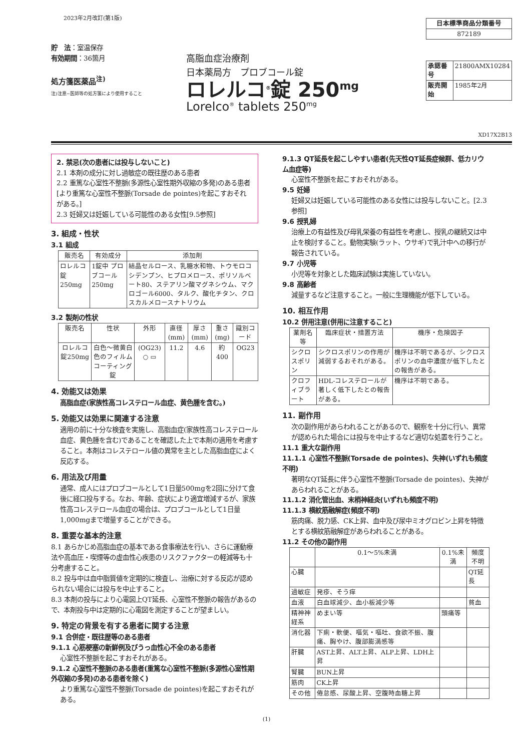2023年2月改訂(第1版)
貯　法：室温保存
有効期間：36箇月
処方箋医薬品<sup>注)</sup>
注)注意−医師等の処方箋により使用すること
高脂血症治療剤
日本薬局方　プロブコール錠
ロレルコ<sup>®</sup>錠 250<sup>mg</sup>
Lorelco<sup>®</sup> tablets 250<sup>mg</sup>
| 日本標準商品分類番号 |
| 872189 |
| 承認番号 | 21800AMX10284 |
| 販売開始 | 1985年2月 |
XD17X2B13
2. 禁忌(次の患者には投与しないこと)
2.1 本剤の成分に対し過敏症の既往歴のある患者
2.2 重篤な心室性不整脈(多源性心室性期外収縮の多発)のある患者[より重篤な心室性不整脈(Torsade de pointes)を起こすおそれがある。]
2.3 妊婦又は妊娠している可能性のある女性[9.5参照]
3. 組成・性状
3.1 組成
| 販売名 | 有効成分 | 添加剤 |
| --- | --- | --- |
| ロレルコ錠250mg | 1錠中 プロブコール 250mg | 結晶セルロース、乳糖水和物、トウモロコシデンプン、ヒプロメロース、ポリソルベート80、ステアリン酸マグネシウム、マクロゴール6000、タルク、酸化チタン、クロスカルメロースナトリウム |
3.2 製剤の性状
| 販売名 | 性状 | 外形 | 直径(mm) | 厚さ(mm) | 重さ(mg) | 識別コード |
| --- | --- | --- | --- | --- | --- | --- |
| ロレルコ錠250mg | 白色〜微黄白色のフィルムコーティング錠 | (OG23) ○ ▭ | 11.2 | 4.6 | 約400 | OG23 |
4. 効能又は効果
高脂血症(家族性高コレステロール血症、黄色腫を含む。)
5. 効能又は効果に関連する注意
適用の前に十分な検査を実施し、高脂血症(家族性高コレステロール血症、黄色腫を含む)であることを確認した上で本剤の適用を考慮すること。本剤はコレステロール値の異常を主とした高脂血症によく反応する。
6. 用法及び用量
通常、成人にはプロブコールとして1日量500mgを2回に分けて食後に経口投与する。なお、年齢、症状により適宜増減するが、家族性高コレステロール血症の場合は、プロブコールとして1日量1,000mgまで増量することができる。
8. 重要な基本的注意
8.1 あらかじめ高脂血症の基本である食事療法を行い、さらに運動療法や高血圧・喫煙等の虚血性心疾患のリスクファクターの軽減等も十分考慮すること。
8.2 投与中は血中脂質値を定期的に検査し、治療に対する反応が認められない場合には投与を中止すること。
8.3 本剤の投与により心電図上QT延長、心室性不整脈の報告があるので、本剤投与中は定期的に心電図を測定することが望ましい。
9. 特定の背景を有する患者に関する注意
9.1 合併症・既往歴等のある患者
9.1.1 心筋梗塞の新鮮例及びうっ血性心不全のある患者
心室性不整脈を起こすおそれがある。
9.1.2 心室性不整脈のある患者(重篤な心室性不整脈(多源性心室性期外収縮の多発)のある患者を除く)
より重篤な心室性不整脈(Torsade de pointes)を起こすおそれがある。
9.1.3 QT延長を起こしやすい患者(先天性QT延長症候群、低カリウム血症等)
心室性不整脈を起こすおそれがある。
9.5 妊婦
妊婦又は妊娠している可能性のある女性には投与しないこと。[2.3参照]
9.6 授乳婦
治療上の有益性及び母乳栄養の有益性を考慮し、授乳の継続又は中止を検討すること。動物実験(ラット、ウサギ)で乳汁中への移行が報告されている。
9.7 小児等
小児等を対象とした臨床試験は実施していない。
9.8 高齢者
減量するなど注意すること。一般に生理機能が低下している。
10. 相互作用
10.2 併用注意(併用に注意すること)
| 薬剤名等 | 臨床症状・措置方法 | 機序・危険因子 |
| --- | --- | --- |
| シクロスポリン | シクロスポリンの作用が減弱するおそれがある。 | 機序は不明であるが、シクロスポリンの血中濃度が低下したとの報告がある。 |
| クロフィブラート | HDL-コレステロールが著しく低下したとの報告がある。 | 機序は不明である。 |
11. 副作用
次の副作用があらわれることがあるので、観察を十分に行い、異常が認められた場合には投与を中止するなど適切な処置を行うこと。
11.1 重大な副作用
11.1.1 心室性不整脈(Torsade de pointes)、失神(いずれも頻度不明)
著明なQT延長に伴う心室性不整脈(Torsade de pointes)、失神があらわれることがある。
11.1.2 消化管出血、末梢神経炎(いずれも頻度不明)
11.1.3 横紋筋融解症(頻度不明)
筋肉痛、脱力感、CK上昇、血中及び尿中ミオグロビン上昇を特徴とする横紋筋融解症があらわれることがある。
11.2 その他の副作用
| | 0.1〜5%未満 | 0.1%未満 | 頻度不明 |
| --- | --- | --- | --- |
| 心臓 | | | QT延長 |
| 過敏症 | 発疹、そう痒 | | |
| 血液 | 白血球減少、血小板減少等 | | 貧血 |
| 精神神経系 | めまい等 | 頭痛等 | |
| 消化器 | 下痢・軟便、嘔気・嘔吐、食欲不振、腹痛、胸やけ、腹部膨満感等 | | |
| 肝臓 | AST上昇、ALT上昇、ALP上昇、LDH上昇 | | |
| 腎臓 | BUN上昇 | | |
| 筋肉 | CK上昇 | | |
| その他 | 倦怠感、尿酸上昇、空腹時血糖上昇 | | |
(1)